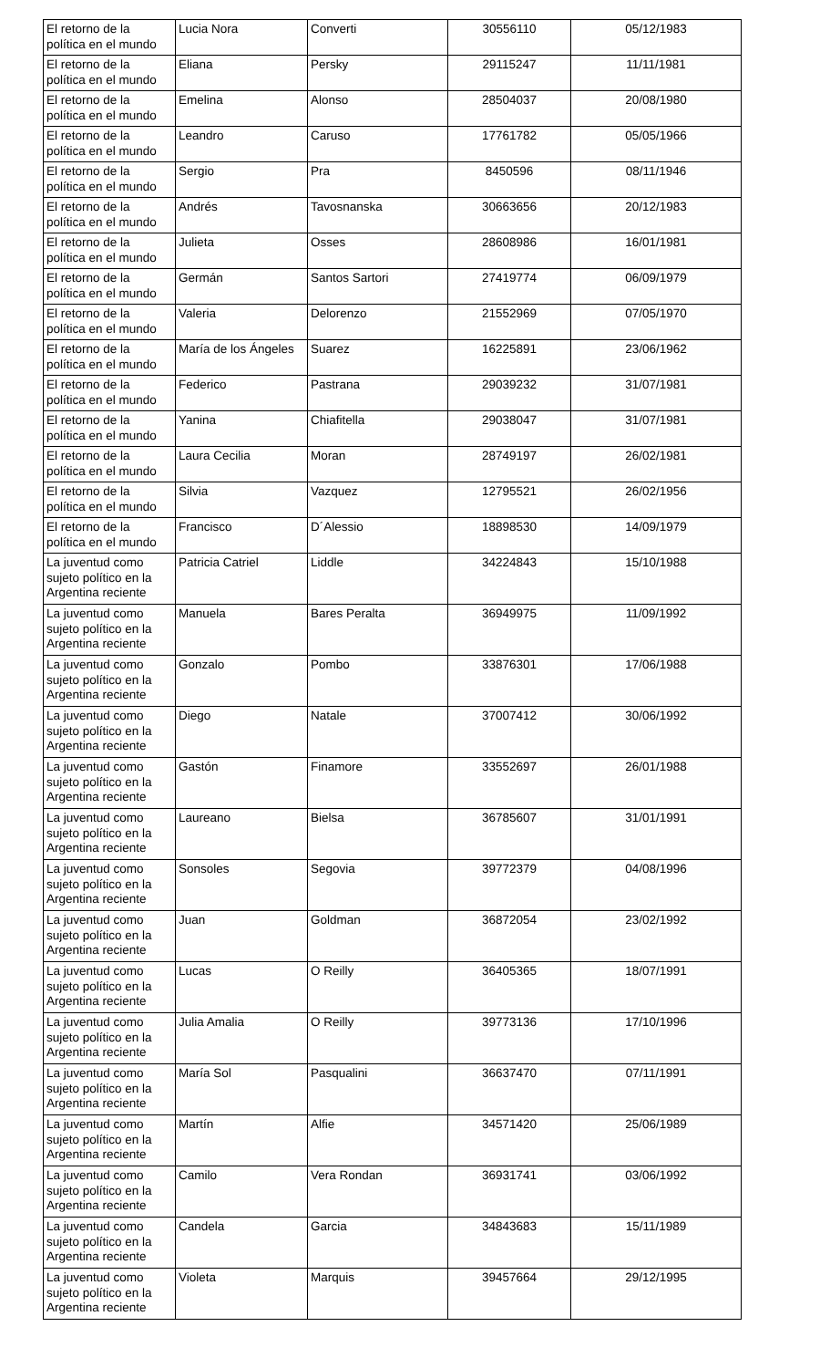| El retorno de la política en el mundo | Lucia Nora | Converti | 30556110 | 05/12/1983 |
| El retorno de la política en el mundo | Eliana | Persky | 29115247 | 11/11/1981 |
| El retorno de la política en el mundo | Emelina | Alonso | 28504037 | 20/08/1980 |
| El retorno de la política en el mundo | Leandro | Caruso | 17761782 | 05/05/1966 |
| El retorno de la política en el mundo | Sergio | Pra | 8450596 | 08/11/1946 |
| El retorno de la política en el mundo | Andrés | Tavosnanska | 30663656 | 20/12/1983 |
| El retorno de la política en el mundo | Julieta | Osses | 28608986 | 16/01/1981 |
| El retorno de la política en el mundo | Germán | Santos Sartori | 27419774 | 06/09/1979 |
| El retorno de la política en el mundo | Valeria | Delorenzo | 21552969 | 07/05/1970 |
| El retorno de la política en el mundo | María de los Ángeles | Suarez | 16225891 | 23/06/1962 |
| El retorno de la política en el mundo | Federico | Pastrana | 29039232 | 31/07/1981 |
| El retorno de la política en el mundo | Yanina | Chiafitella | 29038047 | 31/07/1981 |
| El retorno de la política en el mundo | Laura Cecilia | Moran | 28749197 | 26/02/1981 |
| El retorno de la política en el mundo | Silvia | Vazquez | 12795521 | 26/02/1956 |
| El retorno de la política en el mundo | Francisco | D´Alessio | 18898530 | 14/09/1979 |
| La juventud como sujeto político en la Argentina reciente | Patricia Catriel | Liddle | 34224843 | 15/10/1988 |
| La juventud como sujeto político en la Argentina reciente | Manuela | Bares Peralta | 36949975 | 11/09/1992 |
| La juventud como sujeto político en la Argentina reciente | Gonzalo | Pombo | 33876301 | 17/06/1988 |
| La juventud como sujeto político en la Argentina reciente | Diego | Natale | 37007412 | 30/06/1992 |
| La juventud como sujeto político en la Argentina reciente | Gastón | Finamore | 33552697 | 26/01/1988 |
| La juventud como sujeto político en la Argentina reciente | Laureano | Bielsa | 36785607 | 31/01/1991 |
| La juventud como sujeto político en la Argentina reciente | Sonsoles | Segovia | 39772379 | 04/08/1996 |
| La juventud como sujeto político en la Argentina reciente | Juan | Goldman | 36872054 | 23/02/1992 |
| La juventud como sujeto político en la Argentina reciente | Lucas | O Reilly | 36405365 | 18/07/1991 |
| La juventud como sujeto político en la Argentina reciente | Julia Amalia | O Reilly | 39773136 | 17/10/1996 |
| La juventud como sujeto político en la Argentina reciente | María Sol | Pasqualini | 36637470 | 07/11/1991 |
| La juventud como sujeto político en la Argentina reciente | Martín | Alfie | 34571420 | 25/06/1989 |
| La juventud como sujeto político en la Argentina reciente | Camilo | Vera Rondan | 36931741 | 03/06/1992 |
| La juventud como sujeto político en la Argentina reciente | Candela | Garcia | 34843683 | 15/11/1989 |
| La juventud como sujeto político en la Argentina reciente | Violeta | Marquis | 39457664 | 29/12/1995 |